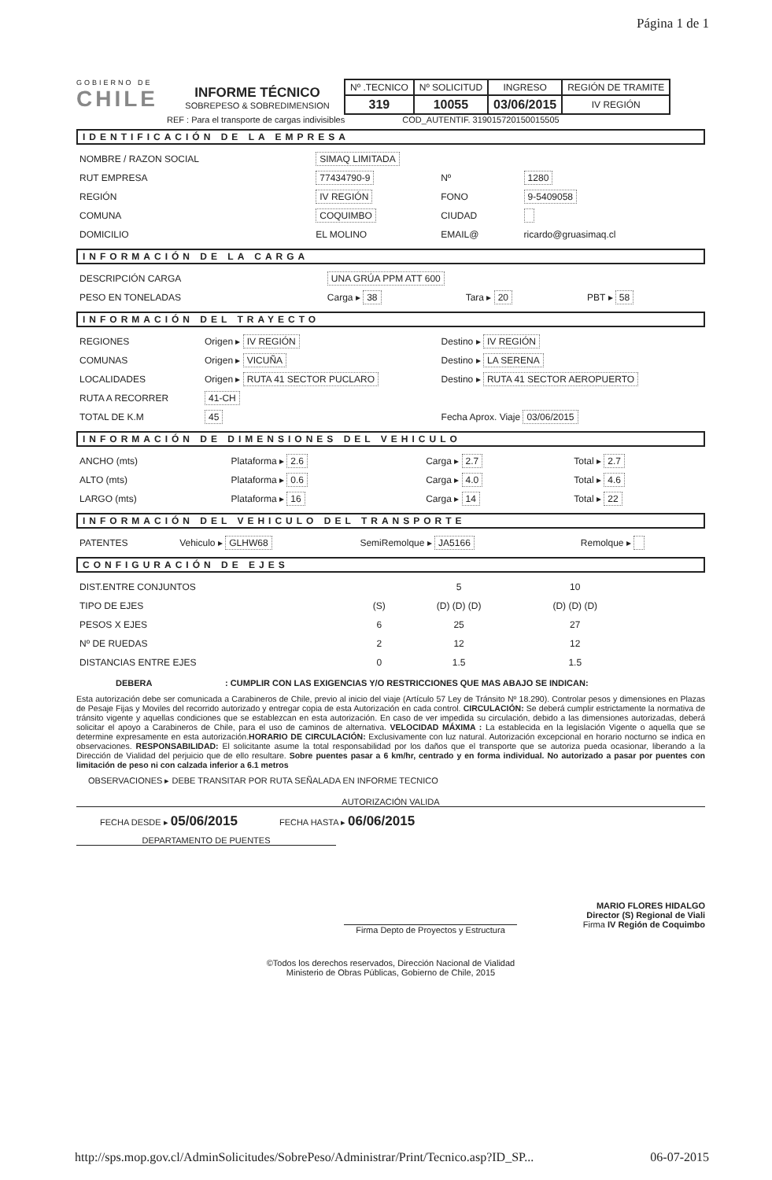Página 1 de 1
GOBIERNO DE
CHILE
INFORME TÉCNICO
SOBREPESO & SOBREDIMENSION
| Nº .TECNICO | Nº SOLICITUD | INGRESO | REGIÓN DE TRAMITE |
| 319 | 10055 | 03/06/2015 | IV REGIÓN |
REF : Para el transporte de cargas indivisibles COD_AUTENTIF. 319015720150015505
IDENTIFICACIÓN DE LA EMPRESA
| NOMBRE / RAZON SOCIAL | SIMAQ LIMITADA | | |
| RUT EMPRESA | 77434790-9 | Nº | 1280 |
| REGIÓN | IV REGIÓN | FONO | 9-5409058 |
| COMUNA | COQUIMBO | CIUDAD | |
| DOMICILIO | EL MOLINO | EMAIL@ | ricardo@gruasimaq.cl |
INFORMACIÓN DE LA CARGA
| DESCRIPCIÓN CARGA | UNA GRÚA PPM ATT 600 | | |
| PESO EN TONELADAS | Carga ▸ 38 | Tara ▸ 20 | PBT ▸ 58 |
INFORMACIÓN DEL TRAYECTO
| REGIONES | Origen ▸ IV REGIÓN | Destino ▸ IV REGIÓN |
| COMUNAS | Origen ▸ VICUÑA | Destino ▸ LA SERENA |
| LOCALIDADES | Origen ▸ RUTA 41 SECTOR PUCLARO | Destino ▸ RUTA 41 SECTOR AEROPUERTO |
| RUTA A RECORRER | 41-CH | |
| TOTAL DE K.M | 45 | Fecha Aprox. Viaje 03/06/2015 |
INFORMACIÓN DE DIMENSIONES DEL VEHICULO
| ANCHO (mts) | Plataforma ▸ 2.6 | Carga ▸ 2.7 | Total ▸ 2.7 |
| ALTO (mts) | Plataforma ▸ 0.6 | Carga ▸ 4.0 | Total ▸ 4.6 |
| LARGO (mts) | Plataforma ▸ 16 | Carga ▸ 14 | Total ▸ 22 |
INFORMACIÓN DEL VEHICULO DEL TRANSPORTE
| PATENTES | Vehiculo ▸ GLHW68 | SemiRemolque ▸ JA5166 | Remolque ▸ |
CONFIGURACIÓN DE EJES
| DIST.ENTRE CONJUNTOS | | 5 | 10 | | | | | |
| TIPO DE EJES | (S) | (D) (D) (D) | (D) (D) (D) | | | | | |
| PESOS X EJES | 6 | 25 | 27 | | | | | |
| Nº DE RUEDAS | 2 | 12 | 12 | | | | | |
| DISTANCIAS ENTRE EJES | 0 | 1.5 | 1.5 | | | | | |
DEBERA : CUMPLIR CON LAS EXIGENCIAS Y/O RESTRICCIONES QUE MAS ABAJO SE INDICAN:
Esta autorización debe ser comunicada a Carabineros de Chile, previo al inicio del viaje (Artículo 57 Ley de Tránsito Nº 18.290). Controlar pesos y dimensiones en Plazas de Pesaje Fijas y Moviles del recorrido autorizado y entregar copia de esta Autorización en cada control. CIRCULACIÓN: Se deberá cumplir estrictamente la normativa de tránsito vigente y aquellas condiciones que se establezcan en esta autorización. En caso de ver impedida su circulación, debido a las dimensiones autorizadas, deberá solicitar el apoyo a Carabineros de Chile, para el uso de caminos de alternativa. VELOCIDAD MÁXIMA : La establecida en la legislación Vigente o aquella que se determine expresamente en esta autorización.HORARIO DE CIRCULACIÓN: Exclusivamente con luz natural. Autorización excepcional en horario nocturno se indica en observaciones. RESPONSABILIDAD: El solicitante asume la total responsabilidad por los daños que el transporte que se autoriza pueda ocasionar, liberando a la Dirección de Vialidad del perjuicio que de ello resultare. Sobre puentes pasar a 6 km/hr, centrado y en forma individual. No autorizado a pasar por puentes con limitación de peso ni con calzada inferior a 6.1 metros
OBSERVACIONES ▸ DEBE TRANSITAR POR RUTA SEÑALADA EN INFORME TECNICO
AUTORIZACIÓN VALIDA
FECHA DESDE ▸ 05/06/2015 FECHA HASTA ▸ 06/06/2015
DEPARTAMENTO DE PUENTES
Firma Depto de Proyectos y Estructura
MARIO FLORES HIDALGO
Director (S) Regional de Viali
Firma IV Región de Coquimbo
©Todos los derechos reservados, Dirección Nacional de Vialidad
Ministerio de Obras Públicas, Gobierno de Chile, 2015
http://sps.mop.gov.cl/AdminSolicitudes/SobrePeso/Administrar/Print/Tecnico.asp?ID_SP... 06-07-2015